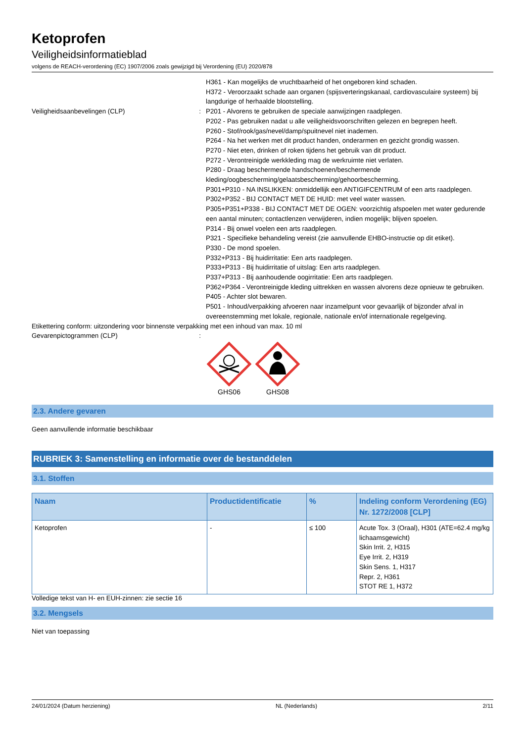Ketoprofen
Veiligheidsinformatieblad
volgens de REACH-verordening (EC) 1907/2006 zoals gewijzigd bij Verordening (EU) 2020/878
H361 - Kan mogelijks de vruchtbaarheid of het ongeboren kind schaden.
H372 - Veroorzaakt schade aan organen (spijsverteringskanaal, cardiovasculaire systeem) bij langdurige of herhaalde blootstelling.
Veiligheidsaanbevelingen (CLP) : P201 - Alvorens te gebruiken de speciale aanwijzingen raadplegen.
P202 - Pas gebruiken nadat u alle veiligheidsvoorschriften gelezen en begrepen heeft.
P260 - Stof/rook/gas/nevel/damp/spuitnevel niet inademen.
P264 - Na het werken met dit product handen, onderarmen en gezicht grondig wassen.
P270 - Niet eten, drinken of roken tijdens het gebruik van dit product.
P272 - Verontreinigde werkkleding mag de werkruimte niet verlaten.
P280 - Draag beschermende handschoenen/beschermende kleding/oogbescherming/gelaatsbescherming/gehoorbescherming.
P301+P310 - NA INSLIKKEN: onmiddellijk een ANTIGIFCENTRUM of een arts raadplegen.
P302+P352 - BIJ CONTACT MET DE HUID: met veel water wassen.
P305+P351+P338 - BIJ CONTACT MET DE OGEN: voorzichtig afspoelen met water gedurende een aantal minuten; contactlenzen verwijderen, indien mogelijk; blijven spoelen.
P314 - Bij onwel voelen een arts raadplegen.
P321 - Specifieke behandeling vereist (zie aanvullende EHBO-instructie op dit etiket).
P330 - De mond spoelen.
P332+P313 - Bij huidirritatie: Een arts raadplegen.
P333+P313 - Bij huidirritatie of uitslag: Een arts raadplegen.
P337+P313 - Bij aanhoudende oogirritatie: Een arts raadplegen.
P362+P364 - Verontreinigde kleding uittrekken en wassen alvorens deze opnieuw te gebruiken.
P405 - Achter slot bewaren.
P501 - Inhoud/verpakking afvoeren naar inzamelpunt voor gevaarlijk of bijzonder afval in overeenstemming met lokale, regionale, nationale en/of internationale regelgeving.
Etikettering conform: uitzondering voor binnenste verpakking met een inhoud van max. 10 ml
Gevarenpictogrammen (CLP) :
GHS06
GHS08
2.3. Andere gevaren
Geen aanvullende informatie beschikbaar
RUBRIEK 3: Samenstelling en informatie over de bestanddelen
3.1. Stoffen
| Naam | Productidentificatie | % | Indeling conform Verordening (EG) Nr. 1272/2008 [CLP] |
| --- | --- | --- | --- |
| Ketoprofen | - | ≤ 100 | Acute Tox. 3 (Oraal), H301 (ATE=62.4 mg/kg lichaamsgewicht) Skin Irrit. 2, H315 Eye Irrit. 2, H319 Skin Sens. 1, H317 Repr. 2, H361 STOT RE 1, H372 |
Volledige tekst van H- en EUH-zinnen: zie sectie 16
3.2. Mengsels
Niet van toepassing
24/01/2024 (Datum herziening) NL (Nederlands) 2/11